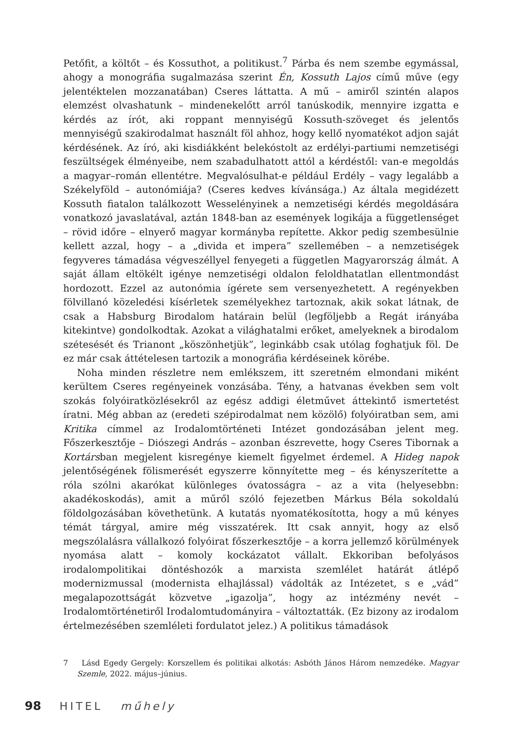Petőfit, a költőt – és Kossuthot, a politikust.<sup>7</sup> Párba és nem szembe egymással, ahogy a monográfia sugalmazása szerint Én, Kossuth Lajos című műve (egy jelentéktelen mozzanatában) Cseres láttatta. A mű – amiről szintén alapos elemzést olvashatunk – mindenekelőtt arról tanúskodik, mennyire izgatta e kérdés az írót, aki roppant mennyiségű Kossuth-szöveget és jelentős mennyiségű szakirodalmat használt föl ahhoz, hogy kellő nyomatékot adjon saját kérdésének. Az író, aki kisdiákként belekóstolt az erdélyi-partiumi nemzetiségi feszültségek élményeibe, nem szabadulhatott attól a kérdéstől: van-e megoldás a magyar–román ellentétre. Megvalósulhat-e például Erdély – vagy legalább a Székelyföld – autonómiája? (Cseres kedves kívánsága.) Az általa megidézett Kossuth fiatalon találkozott Wesselényinek a nemzetiségi kérdés megoldására vonatkozó javaslatával, aztán 1848-ban az események logikája a függetlenséget – rövid időre – elnyerő magyar kormányba repítette. Akkor pedig szembesülnie kellett azzal, hogy – a „divida et impera” szellemében – a nemzetiségek fegyveres támadása végveszéllyel fenyegeti a független Magyarország álmát. A saját állam eltökélt igénye nemzetiségi oldalon feloldhatatlan ellentmondást hordozott. Ezzel az autonómia ígérete sem versenyezhetett. A regényekben fölvillanó közeledési kísérletek személyekhez tartoznak, akik sokat látnak, de csak a Habsburg Birodalom határain belül (legföljebb a Regát irányába kitekintve) gondolkodtak. Azokat a világhatalmi erőket, amelyeknek a birodalom szétesését és Trianont „köszönhetjük”, leginkább csak utólag foghatjuk föl. De ez már csak áttételesen tartozik a monográfia kérdéseinek körébe.
Noha minden részletre nem emlékszem, itt szeretném elmondani miként kerültem Cseres regényeinek vonzásába. Tény, a hatvanas években sem volt szokás folyóiratközlésekről az egész addigi életművet áttekintő ismertetést íratni. Még abban az (eredeti szépirodalmat nem közölő) folyóiratban sem, ami Kritika címmel az Irodalomtörténeti Intézet gondozásában jelent meg. Főszerkesztője – Diószegi András – azonban észrevette, hogy Cseres Tibornak a Kortársban megjelent kisregénye kiemelt figyelmet érdemel. A Hideg napok jelentőségének fölismerését egyszerre könnyítette meg – és kényszerítette a róla szólni akarókat különleges óvatosságra – az a vita (helyesebbn: akadékoskodás), amit a műről szóló fejezetben Márkus Béla sokoldalú földolgozásában követhetünk. A kutatás nyomatékosította, hogy a mű kényes témát tárgyal, amire még visszatérek. Itt csak annyit, hogy az első megszólalásra vállalkozó folyóirat főszerkesztője – a korra jellemző körülmények nyomása alatt – komoly kockázatot vállalt. Ekkoriban befolyásos irodalompolitikai döntéshozók a marxista szemlélet határát átlépő modernizmussal (modernista elhajlással) vádolták az Intézetet, s e „vád” megalapozottságát közvetve „igazolja”, hogy az intézmény nevét – Irodalomtörténetiről Irodalomtudományira – változtatták. (Ez bizony az irodalom értelmezésében szemléleti fordulatot jelez.) A politikus támadások
7 Lásd Egedy Gergely: Korszellem és politikai alkotás: Asbóth János Három nemzedéke. Magyar Szemle, 2022. május–június.
98 HITEL műhely